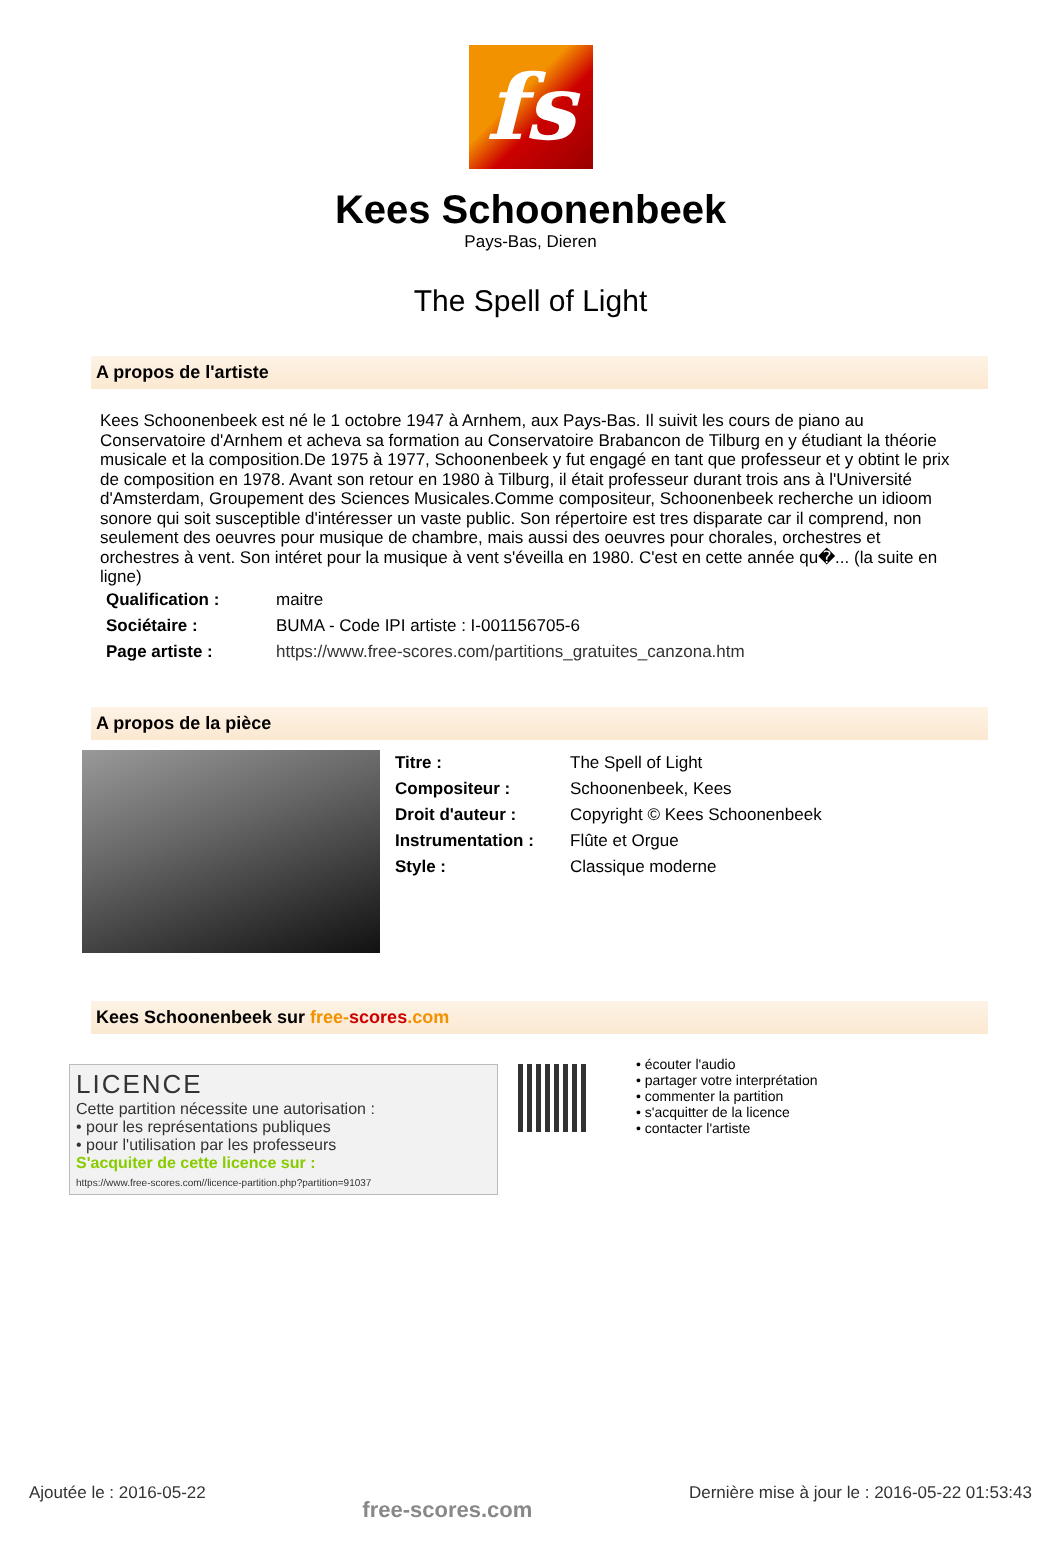fs
Kees Schoonenbeek
Pays-Bas, Dieren
The Spell of Light
A propos de l'artiste
Kees Schoonenbeek est né le 1 octobre 1947 à Arnhem, aux Pays-Bas. Il suivit les cours de piano au Conservatoire d'Arnhem et acheva sa formation au Conservatoire Brabancon de Tilburg en y étudiant la théorie musicale et la composition.De 1975 à 1977, Schoonenbeek y fut engagé en tant que professeur et y obtint le prix de composition en 1978. Avant son retour en 1980 à Tilburg, il était professeur durant trois ans à l'Université d'Amsterdam, Groupement des Sciences Musicales.Comme compositeur, Schoonenbeek recherche un idioom sonore qui soit susceptible d'intéresser un vaste public. Son répertoire est tres disparate car il comprend, non seulement des oeuvres pour musique de chambre, mais aussi des oeuvres pour chorales, orchestres et orchestres à vent. Son intéret pour la musique à vent s'éveilla en 1980. C'est en cette année qu�... (la suite en ligne)
| Qualification : | maitre |
| Sociétaire : | BUMA - Code IPI artiste : I-001156705-6 |
| Page artiste : | https://www.free-scores.com/partitions_gratuites_canzona.htm |
A propos de la pièce
| Titre : | The Spell of Light |
| Compositeur : | Schoonenbeek, Kees |
| Droit d'auteur : | Copyright © Kees Schoonenbeek |
| Instrumentation : | Flûte et Orgue |
| Style : | Classique moderne |
Kees Schoonenbeek sur free-scores.com
LICENCE
Cette partition nécessite une autorisation :
• pour les représentations publiques
• pour l'utilisation par les professeurs
S'acquiter de cette licence sur :
https://www.free-scores.com//licence-partition.php?partition=91037
• écouter l'audio
• partager votre interprétation
• commenter la partition
• s'acquitter de la licence
• contacter l'artiste
Ajoutée le : 2016-05-22 free-scores.com Dernière mise à jour le : 2016-05-22 01:53:43